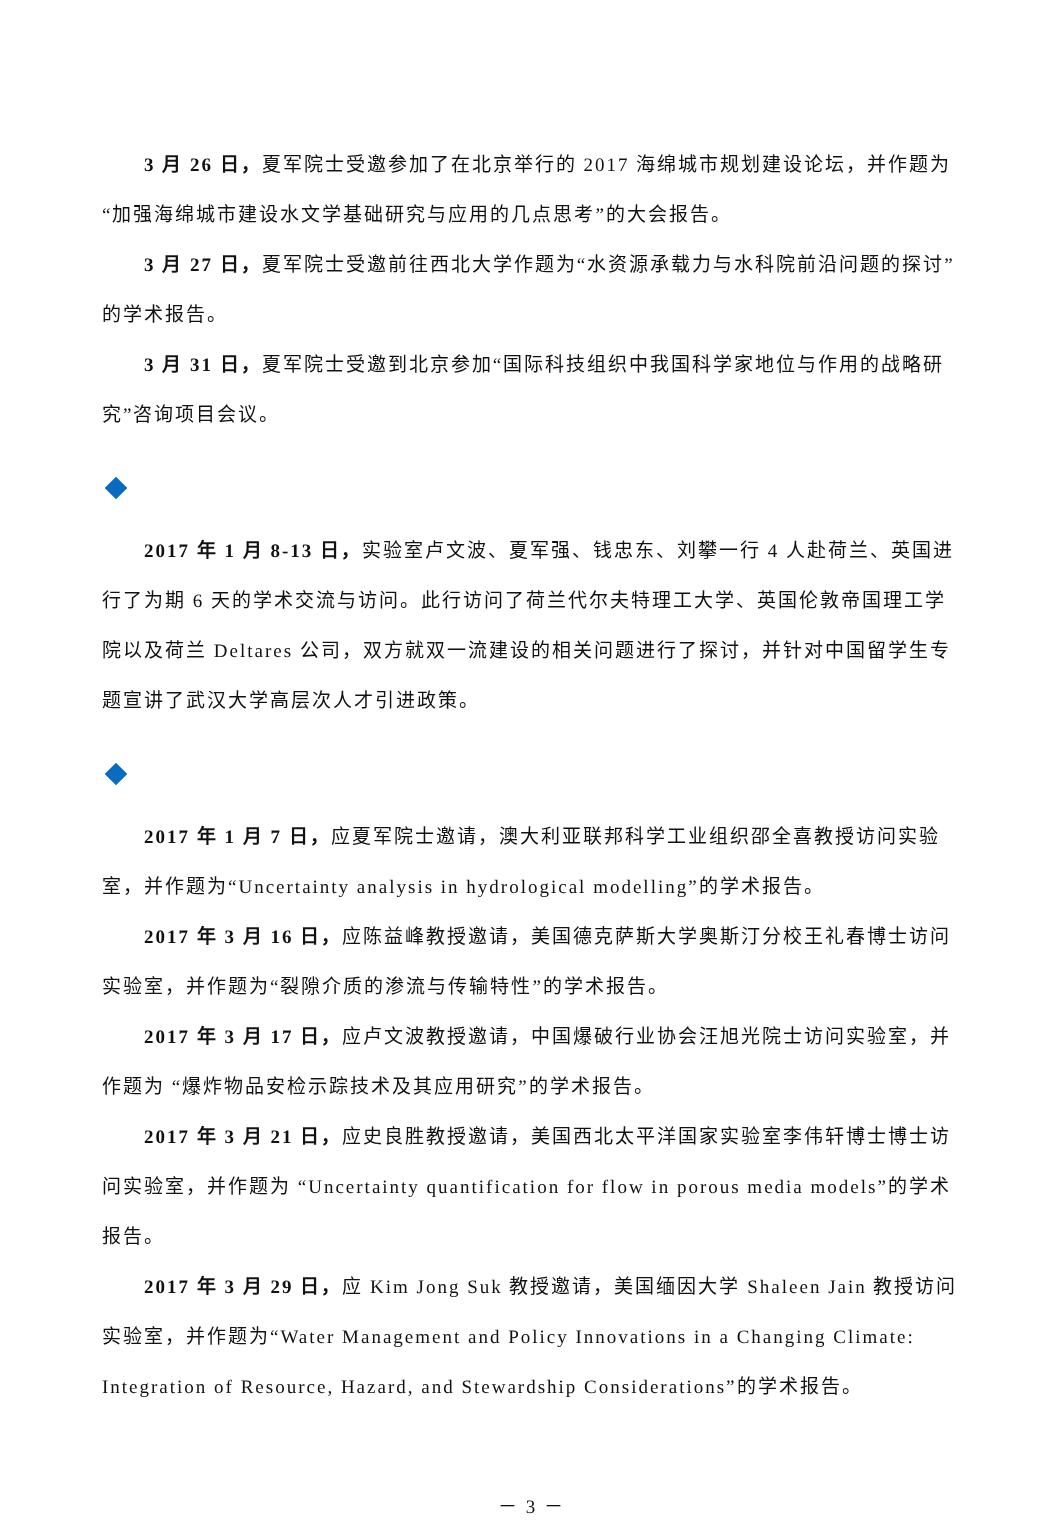3 月 26 日，夏军院士受邀参加了在北京举行的 2017 海绵城市规划建设论坛，并作题为“加强海绵城市建设水文学基础研究与应用的几点思考”的大会报告。
3 月 27 日，夏军院士受邀前往西北大学作题为“水资源承载力与水科院前沿问题的探讨”的学术报告。
3 月 31 日，夏军院士受邀到北京参加“国际科技组织中我国科学家地位与作用的战略研究”咨询项目会议。
2017 年 1 月 8-13 日，实验室卢文波、夏军强、钱忠东、刘攀一行 4 人赴荷兰、英国进行了为期 6 天的学术交流与访问。此行访问了荷兰代尔夫特理工大学、英国伦敦帝国理工学院以及荷兰 Deltares 公司，双方就双一流建设的相关问题进行了探讨，并针对中国留学生专题宣讲了武汉大学高层次人才引进政策。
2017 年 1 月 7 日，应夏军院士邀请，澳大利亚联邦科学工业组织邵全喜教授访问实验室，并作题为“Uncertainty analysis in hydrological modelling”的学术报告。
2017 年 3 月 16 日，应陈益峰教授邀请，美国德克萨斯大学奥斯汀分校王礼春博士访问实验室，并作题为“裂隙介质的渗流与传输特性”的学术报告。
2017 年 3 月 17 日，应卢文波教授邀请，中国爆破行业协会汪旭光院士访问实验室，并作题为 “爆炸物品安检示踪技术及其应用研究”的学术报告。
2017 年 3 月 21 日，应史良胜教授邀请，美国西北太平洋国家实验室李伟轩博士博士访问实验室，并作题为 “Uncertainty quantification for flow in porous media models”的学术报告。
2017 年 3 月 29 日，应 Kim Jong Suk 教授邀请，美国缅因大学 Shaleen Jain 教授访问实验室，并作题为“Water Management and Policy Innovations in a Changing Climate: Integration of Resource, Hazard, and Stewardship Considerations”的学术报告。
－ 3 －